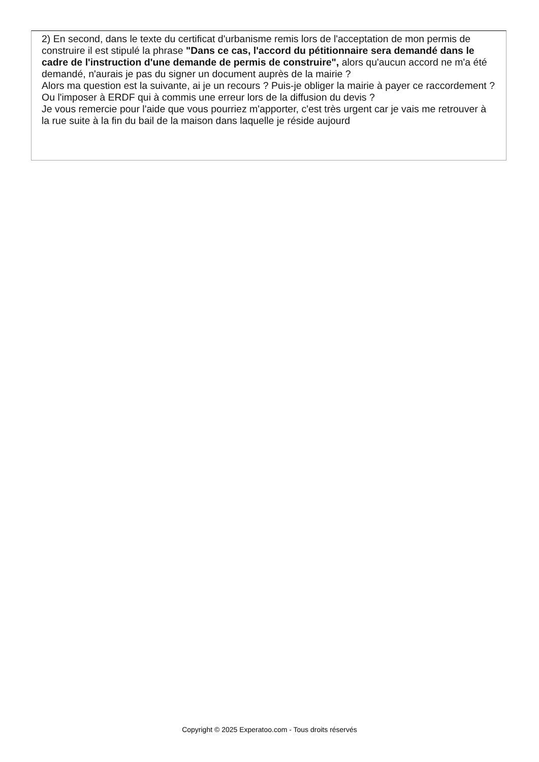2) En second, dans le texte du certificat d'urbanisme remis lors de l'acceptation de mon permis de construire il est stipulé la phrase "Dans ce cas, l'accord du pétitionnaire sera demandé dans le cadre de l'instruction d'une demande de permis de construire", alors qu'aucun accord ne m'a été demandé, n'aurais je pas du signer un document auprès de la mairie ?
Alors ma question est la suivante, ai je un recours ? Puis-je obliger la mairie à payer ce raccordement ? Ou l'imposer à ERDF qui à commis une erreur lors de la diffusion du devis ?
Je vous remercie pour l'aide que vous pourriez m'apporter, c'est très urgent car je vais me retrouver à la rue suite à la fin du bail de la maison dans laquelle je réside aujourd
Copyright © 2025 Experatoo.com - Tous droits réservés